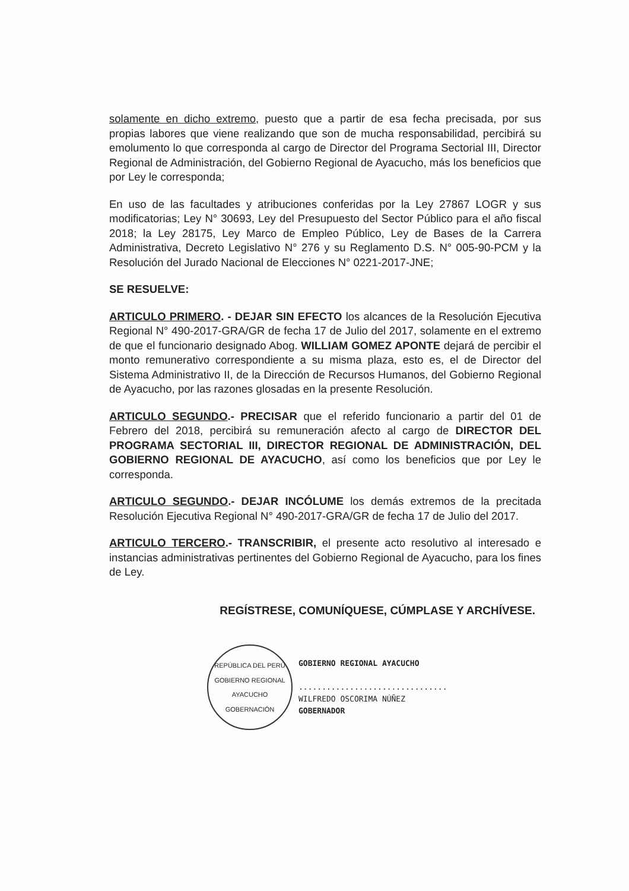solamente en dicho extremo, puesto que a partir de esa fecha precisada, por sus propias labores que viene realizando que son de mucha responsabilidad, percibirá su emolumento lo que corresponda al cargo de Director del Programa Sectorial III, Director Regional de Administración, del Gobierno Regional de Ayacucho, más los beneficios que por Ley le corresponda;
En uso de las facultades y atribuciones conferidas por la Ley 27867 LOGR y sus modificatorias; Ley N° 30693, Ley del Presupuesto del Sector Público para el año fiscal 2018; la Ley 28175, Ley Marco de Empleo Público, Ley de Bases de la Carrera Administrativa, Decreto Legislativo N° 276 y su Reglamento D.S. N° 005-90-PCM y la Resolución del Jurado Nacional de Elecciones N° 0221-2017-JNE;
SE RESUELVE:
ARTICULO PRIMERO. - DEJAR SIN EFECTO los alcances de la Resolución Ejecutiva Regional N° 490-2017-GRA/GR de fecha 17 de Julio del 2017, solamente en el extremo de que el funcionario designado Abog. WILLIAM GOMEZ APONTE dejará de percibir el monto remunerativo correspondiente a su misma plaza, esto es, el de Director del Sistema Administrativo II, de la Dirección de Recursos Humanos, del Gobierno Regional de Ayacucho, por las razones glosadas en la presente Resolución.
ARTICULO SEGUNDO.- PRECISAR que el referido funcionario a partir del 01 de Febrero del 2018, percibirá su remuneración afecto al cargo de DIRECTOR DEL PROGRAMA SECTORIAL III, DIRECTOR REGIONAL DE ADMINISTRACIÓN, DEL GOBIERNO REGIONAL DE AYACUCHO, así como los beneficios que por Ley le corresponda.
ARTICULO SEGUNDO.- DEJAR INCÓLUME los demás extremos de la precitada Resolución Ejecutiva Regional N° 490-2017-GRA/GR de fecha 17 de Julio del 2017.
ARTICULO TERCERO.- TRANSCRIBIR, el presente acto resolutivo al interesado e instancias administrativas pertinentes del Gobierno Regional de Ayacucho, para los fines de Ley.
REGÍSTRESE, COMUNÍQUESE, CÚMPLASE Y ARCHÍVESE.
REPÚBLICA DEL PERÚ
GOBIERNO REGIONAL AYACUCHO
GOBERNACIÓN
GOBIERNO REGIONAL AYACUCHO
................................
WILFREDO OSCORIMA NÚÑEZ
GOBERNADOR